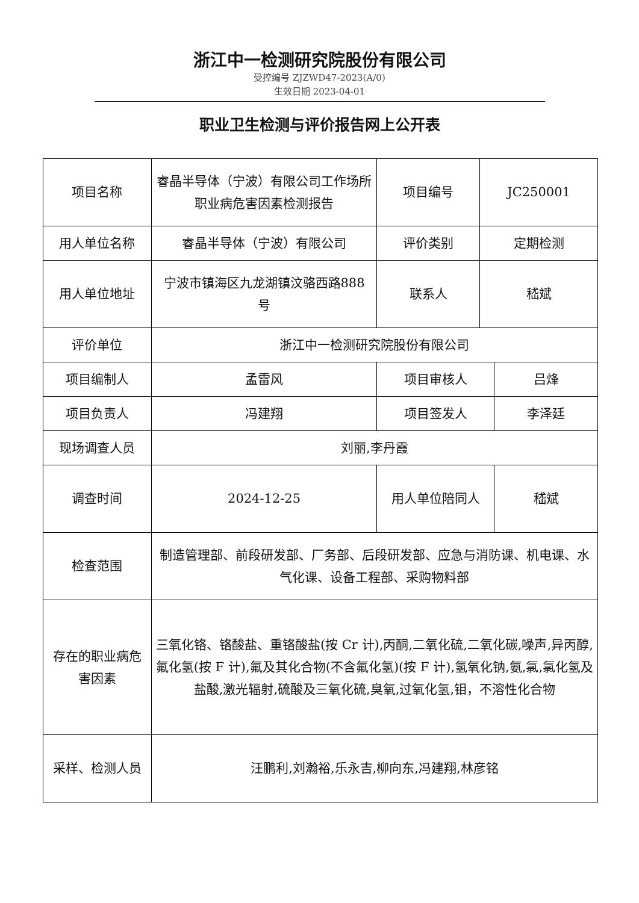浙江中一检测研究院股份有限公司
受控编号 ZJZWD47-2023(A/0)
生效日期 2023-04-01
职业卫生检测与评价报告网上公开表
| 项目名称 | 睿晶半导体（宁波）有限公司工作场所职业病危害因素检测报告 | 项目编号 | JC250001 | |
| 用人单位名称 | 睿晶半导体（宁波）有限公司 | 评价类别 | 定期检测 | |
| 用人单位地址 | 宁波市镇海区九龙湖镇汶骆西路888 号 | 联系人 | 嵇斌 | |
| 评价单位 | 浙江中一检测研究院股份有限公司 | | | |
| 项目编制人 | 孟雷风 | 项目审核人 | | 吕烽 |
| 项目负责人 | 冯建翔 | 项目签发人 | | 李泽廷 |
| 现场调查人员 | 刘丽,李丹霞 | | | |
| 调查时间 | 2024-12-25 | 用人单位陪同人 | | 嵇斌 |
| 检查范围 | 制造管理部、前段研发部、厂务部、后段研发部、应急与消防课、机电课、水气化课、设备工程部、采购物料部 | | | |
| 存在的职业病危害因素 | 三氧化铬、铬酸盐、重铬酸盐(按 Cr 计),丙酮,二氧化硫,二氧化碳,噪声,异丙醇,氟化氢(按 F 计),氟及其化合物(不含氟化氢)(按 F 计),氢氧化钠,氨,氯,氯化氢及盐酸,激光辐射,硫酸及三氧化硫,臭氧,过氧化氢,钼，不溶性化合物 | | | |
| 采样、检测人员 | 汪鹏利,刘瀚裕,乐永吉,柳向东,冯建翔,林彦铭 | | | |